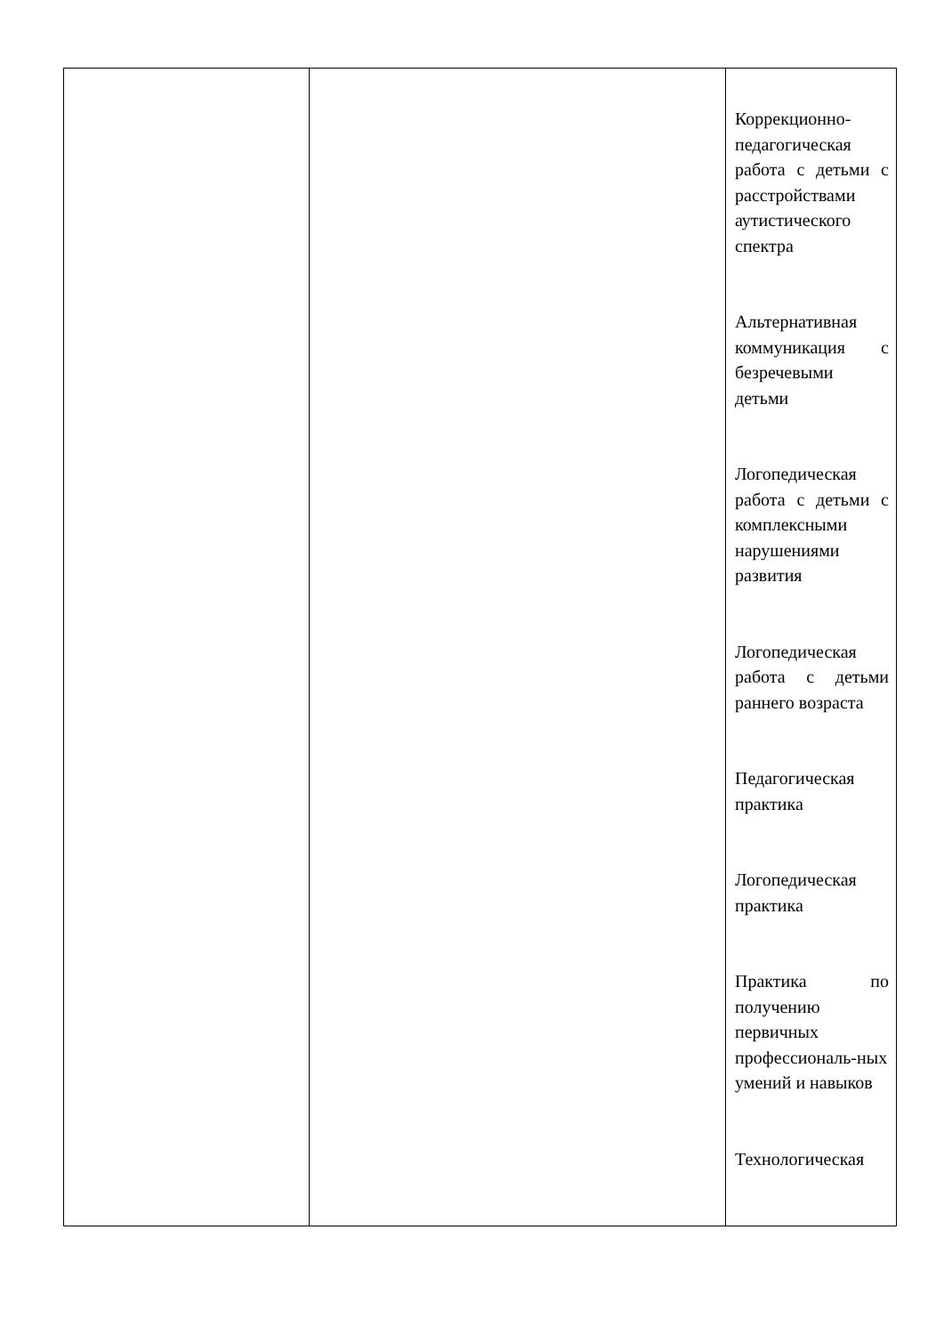| | | Коррекционно-педагогическая работа с детьми с расстройствами аутистического спектра Альтернативная коммуникация с безречевыми детьми Логопедическая работа с детьми с комплексными нарушениями развития Логопедическая работа с детьми раннего возраста Педагогическая практика Логопедическая практика Практика по получению первичных профессиональ-ных умений и навыков Технологическая |